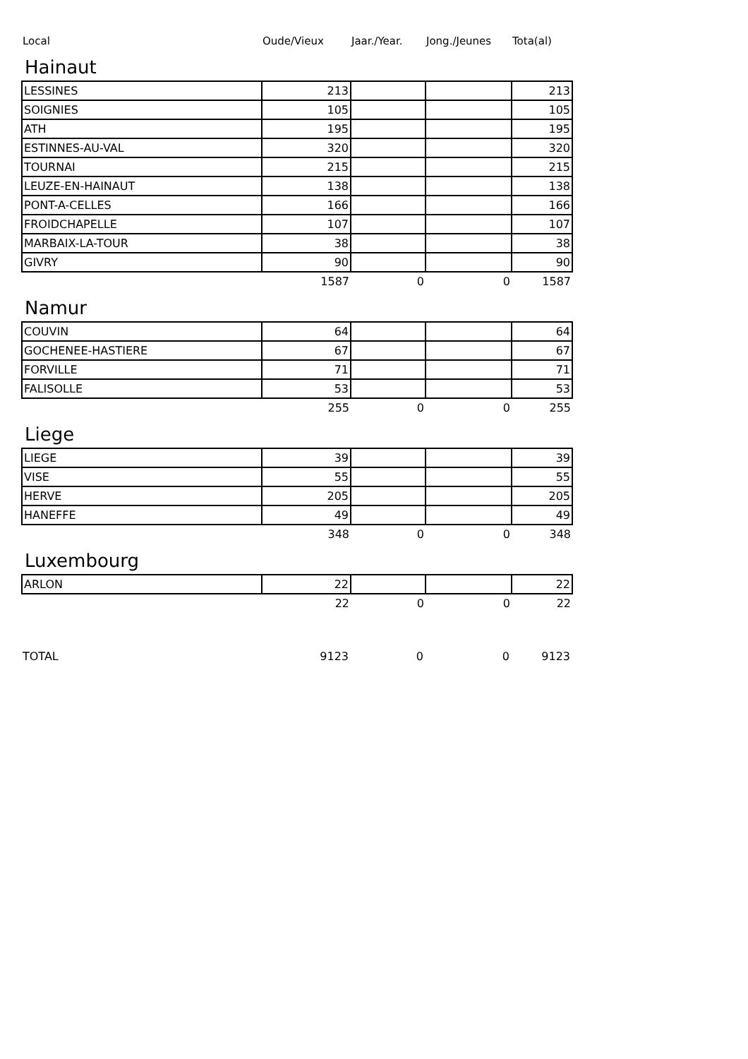| Local | Oude/Vieux | Jaar./Year. | Jong./Jeunes | Tota(al) |
| --- | --- | --- | --- | --- |
Hainaut
| LESSINES | 213 | | | 213 |
| SOIGNIES | 105 | | | 105 |
| ATH | 195 | | | 195 |
| ESTINNES-AU-VAL | 320 | | | 320 |
| TOURNAI | 215 | | | 215 |
| LEUZE-EN-HAINAUT | 138 | | | 138 |
| PONT-A-CELLES | 166 | | | 166 |
| FROIDCHAPELLE | 107 | | | 107 |
| MARBAIX-LA-TOUR | 38 | | | 38 |
| GIVRY | 90 | | | 90 |
| | 1587 | 0 | 0 | 1587 |
Namur
| COUVIN | 64 | | | 64 |
| GOCHENEE-HASTIERE | 67 | | | 67 |
| FORVILLE | 71 | | | 71 |
| FALISOLLE | 53 | | | 53 |
| | 255 | 0 | 0 | 255 |
Liege
| LIEGE | 39 | | | 39 |
| VISE | 55 | | | 55 |
| HERVE | 205 | | | 205 |
| HANEFFE | 49 | | | 49 |
| | 348 | 0 | 0 | 348 |
Luxembourg
| ARLON | 22 | | | 22 |
| | 22 | 0 | 0 | 22 |
| TOTAL | 9123 | 0 | 0 | 9123 |